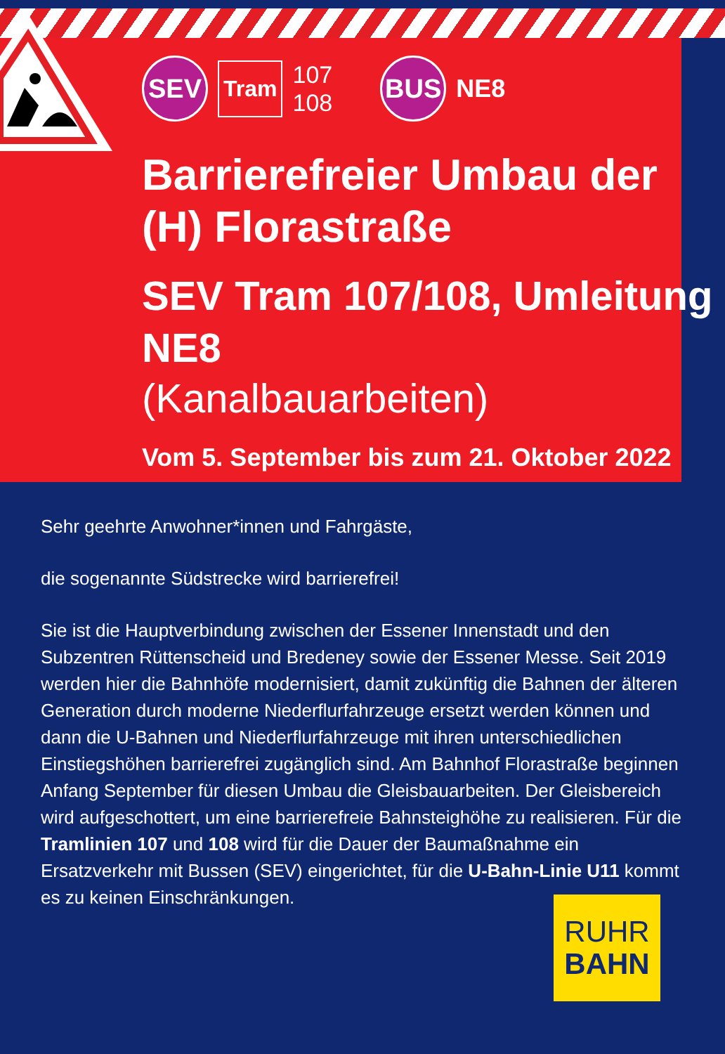SEV
Tram
107
108
BUS
NE8
Barrierefreier Umbau der (H) Florastraße
SEV Tram 107/108, Umleitung NE8
(Kanalbauarbeiten)
Vom 5. September bis zum 21. Oktober 2022
Sehr geehrte Anwohner*innen und Fahrgäste,
die sogenannte Südstrecke wird barrierefrei!
Sie ist die Hauptverbindung zwischen der Essener Innenstadt und den Subzentren Rüttenscheid und Bredeney sowie der Essener Messe. Seit 2019 werden hier die Bahnhöfe modernisiert, damit zukünftig die Bahnen der älteren Generation durch moderne Niederflurfahrzeuge ersetzt werden können und dann die U-Bahnen und Niederflurfahrzeuge mit ihren unterschiedlichen Einstiegshöhen barrierefrei zugänglich sind. Am Bahnhof Florastraße beginnen Anfang September für diesen Umbau die Gleisbauarbeiten. Der Gleisbereich wird aufgeschottert, um eine barrierefreie Bahnsteighöhe zu realisieren. Für die Tramlinien 107 und 108 wird für die Dauer der Baumaßnahme ein Ersatzverkehr mit Bussen (SEV) eingerichtet, für die U-Bahn-Linie U11 kommt es zu keinen Einschränkungen.
RUHR
BAHN